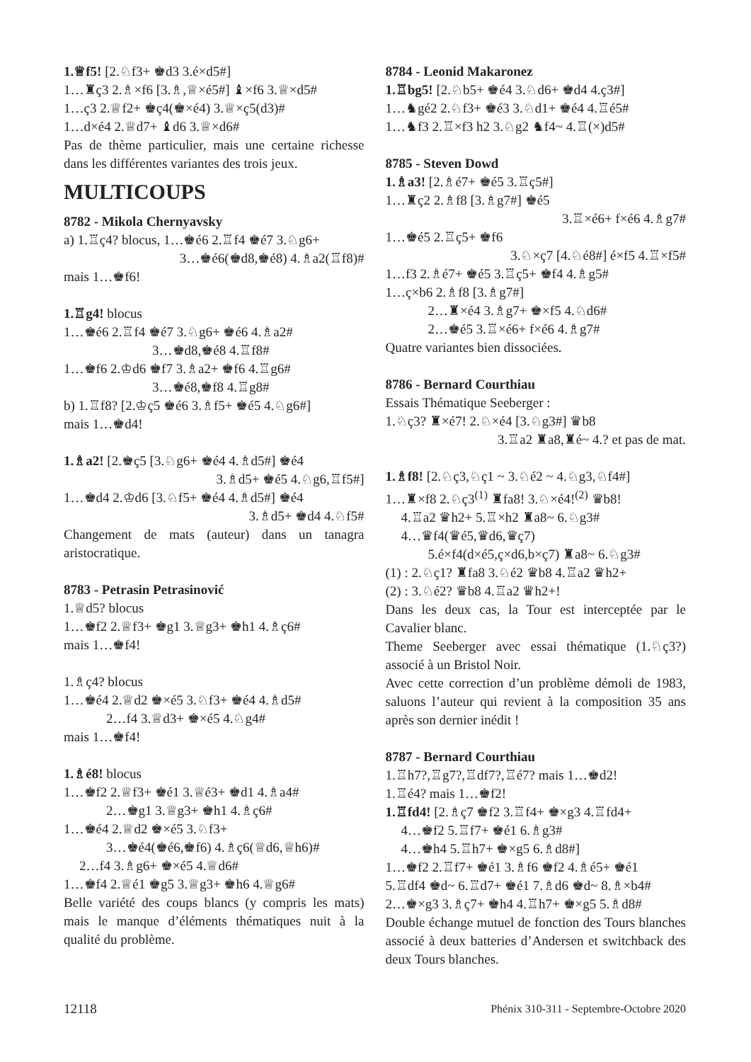1.♕f5! [2.♘f3+ ♚d3 3.é×d5#]
1…♜ç3 2.♗×f6 [3.♗,♕×é5#] ♝×f6 3.♕×d5#
1…ç3 2.♕f2+ ♚ç4(♚×é4) 3.♕×ç5(d3)#
1…d×é4 2.♕d7+ ♝d6 3.♕×d6#
Pas de thème particulier, mais une certaine richesse dans les différentes variantes des trois jeux.
MULTICOUPS
8782 - Mikola Chernyavsky
a) 1.♖ç4? blocus, 1…♚é6 2.♖f4 ♚é7 3.♘g6+
3…♚é6(♚d8,♚é8) 4.♗a2(♖f8)#
mais 1…♚f6!
1.♖g4! blocus
1…♚é6 2.♖f4 ♚é7 3.♘g6+ ♚é6 4.♗a2#
3…♚d8,♚é8 4.♖f8#
1…♚f6 2.♔d6 ♚f7 3.♗a2+ ♚f6 4.♖g6#
3…♚é8,♚f8 4.♖g8#
b) 1.♖f8? [2.♔ç5 ♚é6 3.♗f5+ ♚é5 4.♘g6#]
mais 1…♚d4!
1.♗a2! [2.♚ç5 [3.♘g6+ ♚é4 4.♗d5#] ♚é4
3.♗d5+ ♚é5 4.♘g6,♖f5#]
1…♚d4 2.♔d6 [3.♘f5+ ♚é4 4.♗d5#] ♚é4
3.♗d5+ ♚d4 4.♘f5#
Changement de mats (auteur) dans un tanagra aristocratique.
8783 - Petrasin Petrasinović
1.♕d5? blocus
1…♚f2 2.♕f3+ ♚g1 3.♕g3+ ♚h1 4.♗ç6#
mais 1…♚f4!
1.♗ç4? blocus
1…♚é4 2.♕d2 ♚×é5 3.♘f3+ ♚é4 4.♗d5#
2…f4 3.♕d3+ ♚×é5 4.♘g4#
mais 1…♚f4!
1.♗é8! blocus
1…♚f2 2.♕f3+ ♚é1 3.♕é3+ ♚d1 4.♗a4#
2…♚g1 3.♕g3+ ♚h1 4.♗ç6#
1…♚é4 2.♕d2 ♚×é5 3.♘f3+
3…♚é4(♚é6,♚f6) 4.♗ç6(♕d6,♕h6)#
2…f4 3.♗g6+ ♚×é5 4.♕d6#
1…♚f4 2.♕é1 ♚g5 3.♕g3+ ♚h6 4.♕g6#
Belle variété des coups blancs (y compris les mats) mais le manque d’éléments thématiques nuit à la qualité du problème.
8784 - Leonid Makaronez
1.♖bg5! [2.♘b5+ ♚é4 3.♘d6+ ♚d4 4.ç3#]
1…♞gé2 2.♘f3+ ♚é3 3.♘d1+ ♚é4 4.♖é5#
1…♞f3 2.♖×f3 h2 3.♘g2 ♞f4~ 4.♖(×)d5#
8785 - Steven Dowd
1.♗a3! [2.♗é7+ ♚é5 3.♖ç5#]
1…♜ç2 2.♗f8 [3.♗g7#] ♚é5
3.♖×é6+ f×é6 4.♗g7#
1…♚é5 2.♖ç5+ ♚f6
3.♘×ç7 [4.♘é8#] é×f5 4.♖×f5#
1…f3 2.♗é7+ ♚é5 3.♖ç5+ ♚f4 4.♗g5#
1…ç×b6 2.♗f8 [3.♗g7#]
2…♜×é4 3.♗g7+ ♚×f5 4.♘d6#
2…♚é5 3.♖×é6+ f×é6 4.♗g7#
Quatre variantes bien dissociées.
8786 - Bernard Courthiau
Essais Thématique Seeberger :
1.♘ç3? ♜×é7! 2.♘×é4 [3.♘g3#] ♛b8
3.♖a2 ♜a8,♜é~ 4.? et pas de mat.
1.♗f8! [2.♘ç3,♘ç1 ~ 3.♘é2 ~ 4.♘g3,♘f4#]
1…♜×f8 2.♘ç3<sup>(1)</sup> ♜fa8! 3.♘×é4!<sup>(2)</sup> ♛b8!
4.♖a2 ♛h2+ 5.♖×h2 ♜a8~ 6.♘g3#
4…♛f4(♛é5,♛d6,♛ç7)
5.é×f4(d×é5,ç×d6,b×ç7) ♜a8~ 6.♘g3#
(1) : 2.♘ç1? ♜fa8 3.♘é2 ♛b8 4.♖a2 ♛h2+
(2) : 3.♘é2? ♛b8 4.♖a2 ♛h2+!
Dans les deux cas, la Tour est interceptée par le Cavalier blanc.
Theme Seeberger avec essai thématique (1.♘ç3?) associé à un Bristol Noir.
Avec cette correction d’un problème démoli de 1983, saluons l’auteur qui revient à la composition 35 ans après son dernier inédit !
8787 - Bernard Courthiau
1.♖h7?,♖g7?,♖df7?,♖é7? mais 1…♚d2!
1.♖é4? mais 1…♚f2!
1.♖fd4! [2.♗ç7 ♚f2 3.♖f4+ ♚×g3 4.♖fd4+
4…♚f2 5.♖f7+ ♚é1 6.♗g3#
4…♚h4 5.♖h7+ ♚×g5 6.♗d8#]
1…♚f2 2.♖f7+ ♚é1 3.♗f6 ♚f2 4.♗é5+ ♚é1
5.♖df4 ♚d~ 6.♖d7+ ♚é1 7.♗d6 ♚d~ 8.♗×b4#
2…♚×g3 3.♗ç7+ ♚h4 4.♖h7+ ♚×g5 5.♗d8#
Double échange mutuel de fonction des Tours blanches associé à deux batteries d’Andersen et switchback des deux Tours blanches.
12118 Phénix 310-311 - Septembre-Octobre 2020